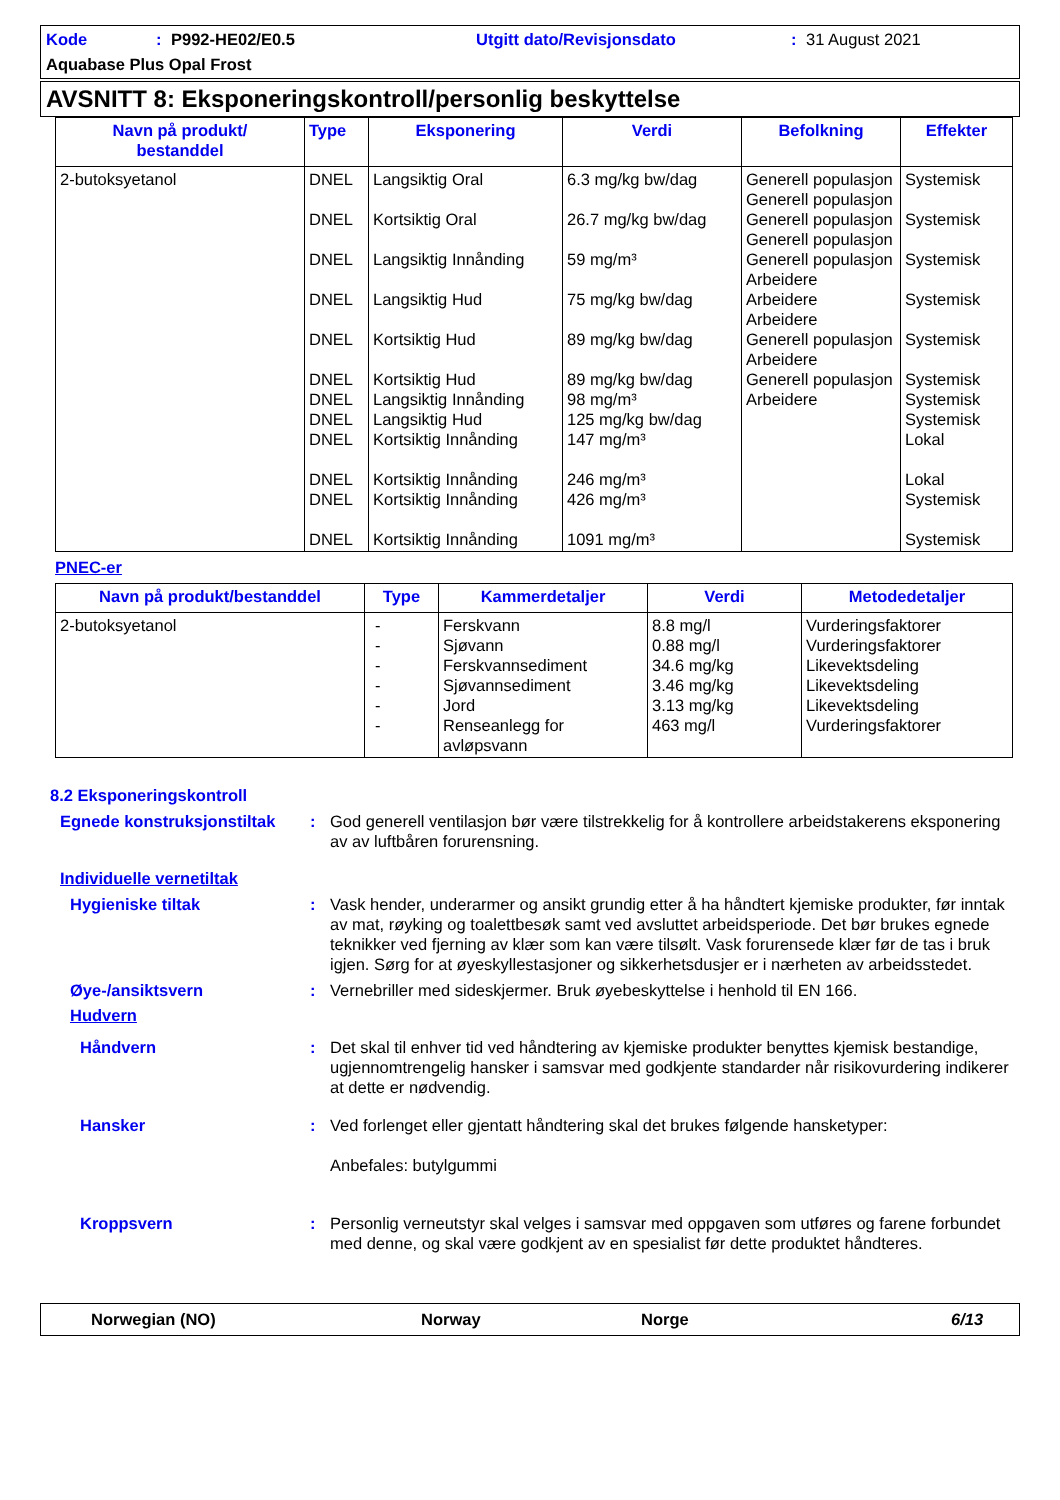Kode: P992-HE02/E0.5 Utgitt dato/Revisjonsdato: 31 August 2021
Aquabase Plus Opal Frost
AVSNITT 8: Eksponeringskontroll/personlig beskyttelse
| Navn på produkt/ bestanddel | Type | Eksponering | Verdi | Befolkning | Effekter |
| --- | --- | --- | --- | --- | --- |
| 2-butoksyetanol | DNEL DNEL DNEL DNEL DNEL DNEL DNEL DNEL DNEL DNEL DNEL DNEL | Langsiktig Oral Kortsiktig Oral Langsiktig Innånding Langsiktig Hud Kortsiktig Hud Kortsiktig Hud Langsiktig Innånding Langsiktig Hud Kortsiktig Innånding Kortsiktig Innånding Kortsiktig Innånding Kortsiktig Innånding | 6.3 mg/kg bw/dag 26.7 mg/kg bw/dag 59 mg/m³ 75 mg/kg bw/dag 89 mg/kg bw/dag 89 mg/kg bw/dag 98 mg/m³ 125 mg/kg bw/dag 147 mg/m³ 246 mg/m³ 426 mg/m³ 1091 mg/m³ | Generell populasjon Generell populasjon Generell populasjon Generell populasjon Generell populasjon Arbeidere Arbeidere Arbeidere Generell populasjon Arbeidere Generell populasjon Arbeidere | Systemisk Systemisk Systemisk Systemisk Systemisk Systemisk Systemisk Systemisk Lokal Lokal Systemisk Systemisk |
PNEC-er
| Navn på produkt/bestanddel | Type | Kammerdetaljer | Verdi | Metodedetaljer |
| --- | --- | --- | --- | --- |
| 2-butoksyetanol | - - - - - - | Ferskvann Sjøvann Ferskvannsediment Sjøvannsediment Jord Renseanlegg for avløpsvann | 8.8 mg/l 0.88 mg/l 34.6 mg/kg 3.46 mg/kg 3.13 mg/kg 463 mg/l | Vurderingsfaktorer Vurderingsfaktorer Likevektsdeling Likevektsdeling Likevektsdeling Vurderingsfaktorer |
8.2 Eksponeringskontroll
Egnede konstruksjonstiltak: God generell ventilasjon bør være tilstrekkelig for å kontrollere arbeidstakerens eksponering av av luftbåren forurensning.
Individuelle vernetiltak
Hygieniske tiltak: Vask hender, underarmer og ansikt grundig etter å ha håndtert kjemiske produkter, før inntak av mat, røyking og toalettbesøk samt ved avsluttet arbeidsperiode. Det bør brukes egnede teknikker ved fjerning av klær som kan være tilsølt. Vask forurensede klær før de tas i bruk igjen. Sørg for at øyeskyllestasjoner og sikkerhetsdusjer er i nærheten av arbeidsstedet.
Øye-/ansiktsvern: Vernebriller med sideskjermer. Bruk øyebeskyttelse i henhold til EN 166.
Hudvern
Håndvern: Det skal til enhver tid ved håndtering av kjemiske produkter benyttes kjemisk bestandige, ugjennomtrengelig hansker i samsvar med godkjente standarder når risikovurdering indikerer at dette er nødvendig.
Hansker: Ved forlenget eller gjentatt håndtering skal det brukes følgende hansketyper:
Anbefales: butylgummi
Kroppsvern: Personlig verneutstyr skal velges i samsvar med oppgaven som utføres og farene forbundet med denne, og skal være godkjent av en spesialist før dette produktet håndteres.
Norwegian (NO) Norway Norge 6/13